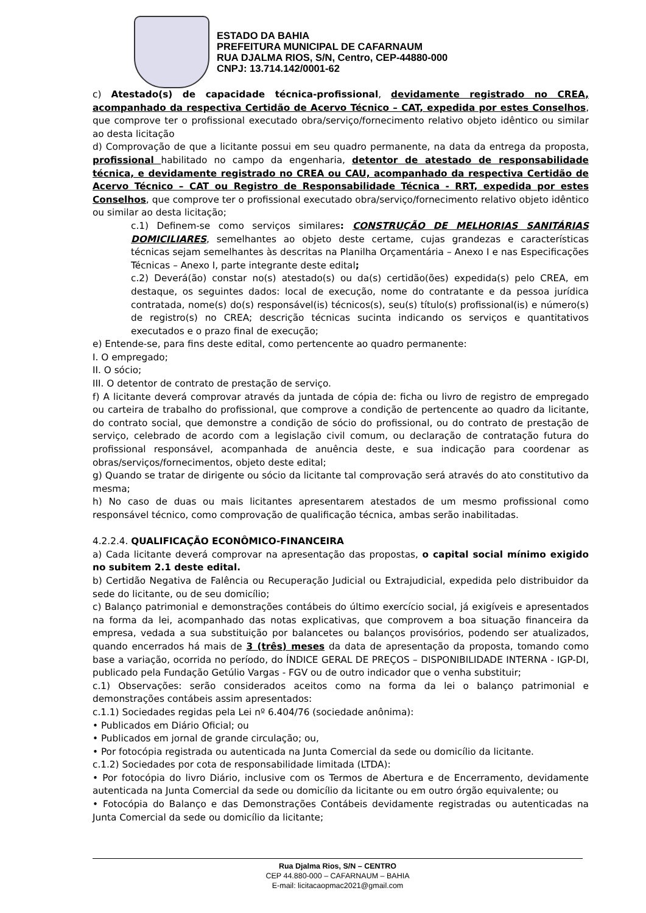ESTADO DA BAHIA
PREFEITURA MUNICIPAL DE CAFARNAUM
RUA DJALMA RIOS, S/N, Centro, CEP-44880-000
CNPJ: 13.714.142/0001-62
c) Atestado(s) de capacidade técnica-profissional, devidamente registrado no CREA, acompanhado da respectiva Certidão de Acervo Técnico – CAT, expedida por estes Conselhos, que comprove ter o profissional executado obra/serviço/fornecimento relativo objeto idêntico ou similar ao desta licitação
d) Comprovação de que a licitante possui em seu quadro permanente, na data da entrega da proposta, profissional habilitado no campo da engenharia, detentor de atestado de responsabilidade técnica, e devidamente registrado no CREA ou CAU, acompanhado da respectiva Certidão de Acervo Técnico – CAT ou Registro de Responsabilidade Técnica - RRT, expedida por estes Conselhos, que comprove ter o profissional executado obra/serviço/fornecimento relativo objeto idêntico ou similar ao desta licitação;
c.1) Definem-se como serviços similares: CONSTRUÇÃO DE MELHORIAS SANITÁRIAS DOMICILIARES, semelhantes ao objeto deste certame, cujas grandezas e características técnicas sejam semelhantes às descritas na Planilha Orçamentária – Anexo I e nas Especificações Técnicas – Anexo I, parte integrante deste edital;
c.2) Deverá(ão) constar no(s) atestado(s) ou da(s) certidão(ões) expedida(s) pelo CREA, em destaque, os seguintes dados: local de execução, nome do contratante e da pessoa jurídica contratada, nome(s) do(s) responsável(is) técnicos(s), seu(s) título(s) profissional(is) e número(s) de registro(s) no CREA; descrição técnicas sucinta indicando os serviços e quantitativos executados e o prazo final de execução;
e) Entende-se, para fins deste edital, como pertencente ao quadro permanente:
I. O empregado;
II. O sócio;
III. O detentor de contrato de prestação de serviço.
f) A licitante deverá comprovar através da juntada de cópia de: ficha ou livro de registro de empregado ou carteira de trabalho do profissional, que comprove a condição de pertencente ao quadro da licitante, do contrato social, que demonstre a condição de sócio do profissional, ou do contrato de prestação de serviço, celebrado de acordo com a legislação civil comum, ou declaração de contratação futura do profissional responsável, acompanhada de anuência deste, e sua indicação para coordenar as obras/serviços/fornecimentos, objeto deste edital;
g) Quando se tratar de dirigente ou sócio da licitante tal comprovação será através do ato constitutivo da mesma;
h) No caso de duas ou mais licitantes apresentarem atestados de um mesmo profissional como responsável técnico, como comprovação de qualificação técnica, ambas serão inabilitadas.
4.2.2.4. QUALIFICAÇÃO ECONÔMICO-FINANCEIRA
a) Cada licitante deverá comprovar na apresentação das propostas, o capital social mínimo exigido no subitem 2.1 deste edital.
b) Certidão Negativa de Falência ou Recuperação Judicial ou Extrajudicial, expedida pelo distribuidor da sede do licitante, ou de seu domicílio;
c) Balanço patrimonial e demonstrações contábeis do último exercício social, já exigíveis e apresentados na forma da lei, acompanhado das notas explicativas, que comprovem a boa situação financeira da empresa, vedada a sua substituição por balancetes ou balanços provisórios, podendo ser atualizados, quando encerrados há mais de 3 (três) meses da data de apresentação da proposta, tomando como base a variação, ocorrida no período, do ÍNDICE GERAL DE PREÇOS – DISPONIBILIDADE INTERNA - IGP-DI, publicado pela Fundação Getúlio Vargas - FGV ou de outro indicador que o venha substituir;
c.1) Observações: serão considerados aceitos como na forma da lei o balanço patrimonial e demonstrações contábeis assim apresentados:
c.1.1) Sociedades regidas pela Lei nº 6.404/76 (sociedade anônima):
• Publicados em Diário Oficial; ou
• Publicados em jornal de grande circulação; ou,
• Por fotocópia registrada ou autenticada na Junta Comercial da sede ou domicílio da licitante.
c.1.2) Sociedades por cota de responsabilidade limitada (LTDA):
• Por fotocópia do livro Diário, inclusive com os Termos de Abertura e de Encerramento, devidamente autenticada na Junta Comercial da sede ou domicílio da licitante ou em outro órgão equivalente; ou
• Fotocópia do Balanço e das Demonstrações Contábeis devidamente registradas ou autenticadas na Junta Comercial da sede ou domicílio da licitante;
Rua Djalma Rios, S/N – CENTRO
CEP 44.880-000 – CAFARNAUM – BAHIA
E-mail: licitacaopmac2021@gmail.com